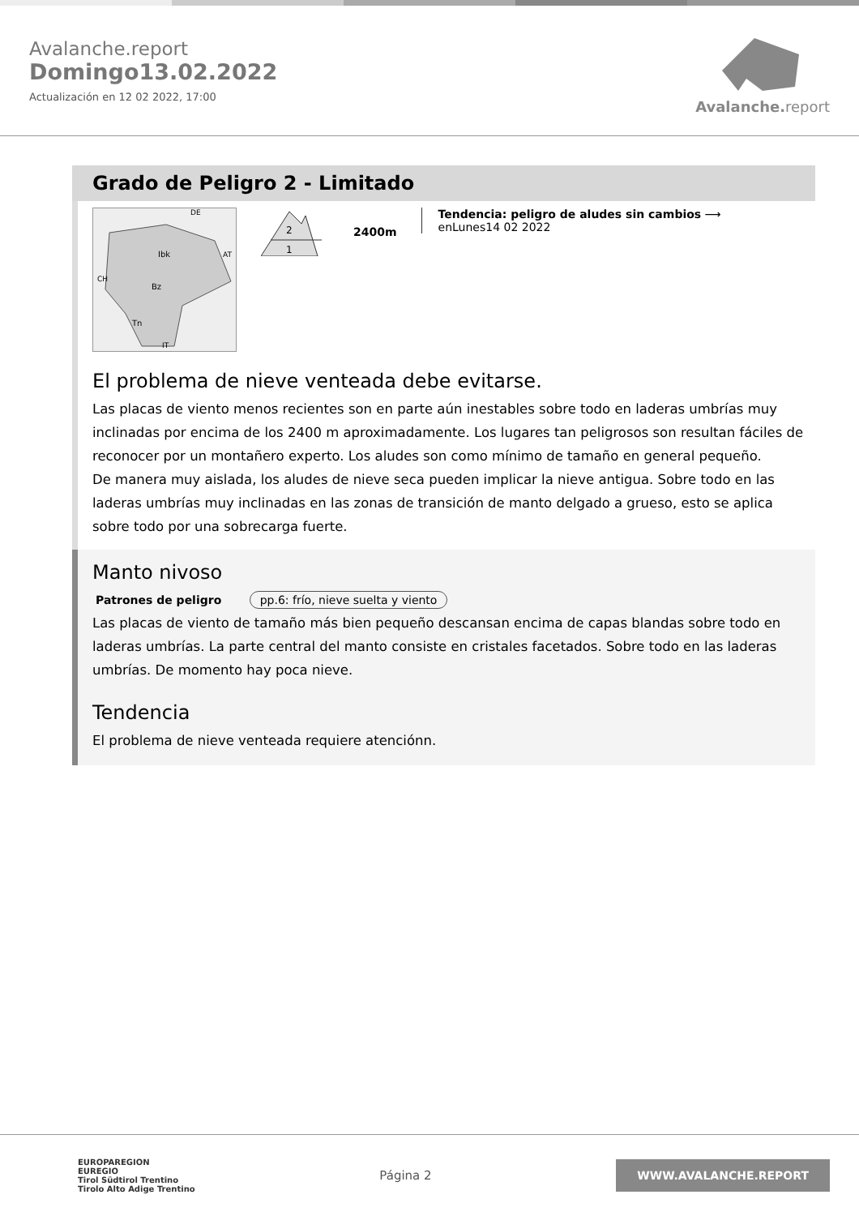Avalanche.report
Domingo13.02.2022
Actualización en 12 02 2022, 17:00
Avalanche. report
Grado de Peligro 2 - Limitado
DE
Ibk
Bz
Tn
AT
CH
IT
2
1
2400m
Tendencia: peligro de aludes sin cambios ⟶
enLunes14 02 2022
El problema de nieve venteada debe evitarse.
Las placas de viento menos recientes son en parte aún inestables sobre todo en laderas umbrías muy inclinadas por encima de los 2400 m aproximadamente. Los lugares tan peligrosos son resultan fáciles de reconocer por un montañero experto. Los aludes son como mínimo de tamaño en general pequeño.
De manera muy aislada, los aludes de nieve seca pueden implicar la nieve antigua. Sobre todo en las laderas umbrías muy inclinadas en las zonas de transición de manto delgado a grueso, esto se aplica sobre todo por una sobrecarga fuerte.
Manto nivoso
Patrones de peligro pp.6: frío, nieve suelta y viento
Las placas de viento de tamaño más bien pequeño descansan encima de capas blandas sobre todo en laderas umbrías. La parte central del manto consiste en cristales facetados. Sobre todo en las laderas umbrías. De momento hay poca nieve.
Tendencia
El problema de nieve venteada requiere atenciónn.
EUROPAREGION
EUREGIO
Tirol Südtirol Trentino
Tirolo Alto Adige Trentino
Página 2
WWW.AVALANCHE.REPORT